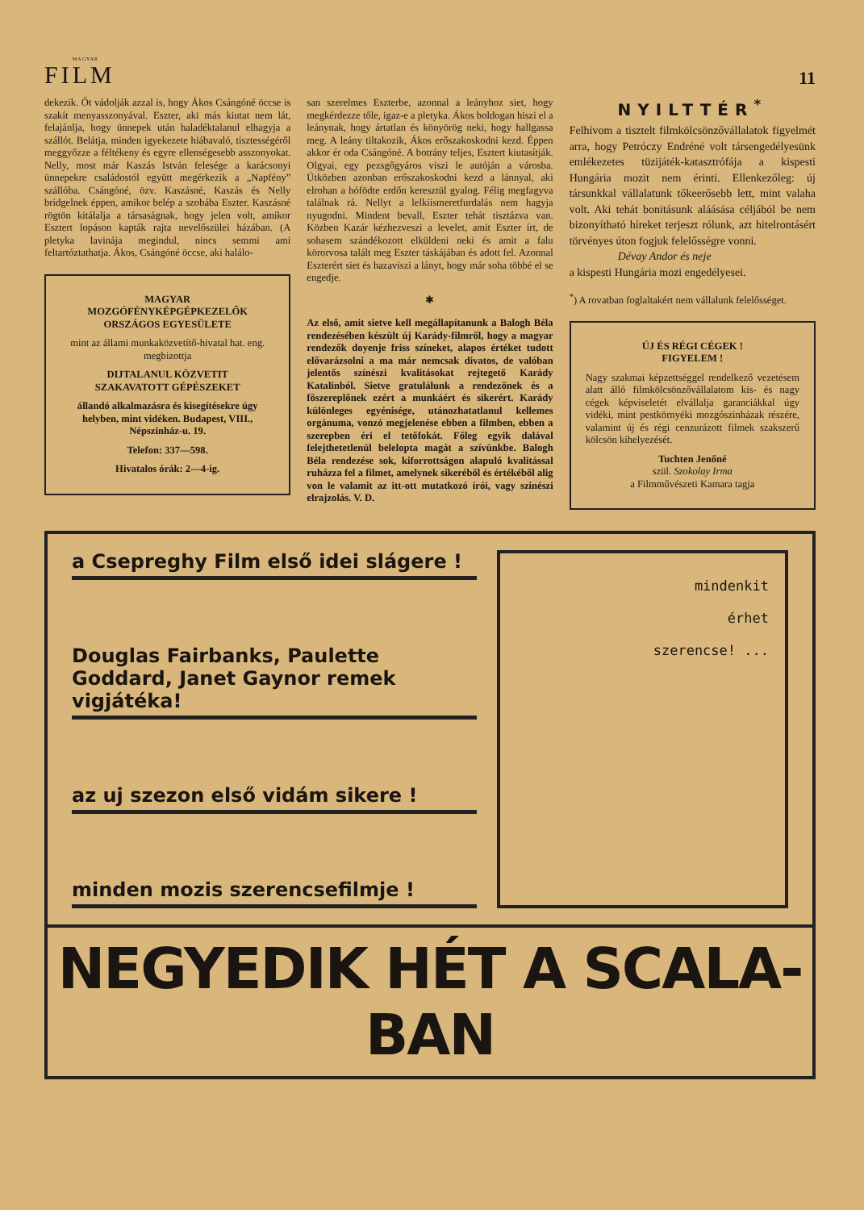MAGYAR
FILM
11
dekezik. Őt vádolják azzal is, hogy Ákos Csángóné öccse is szakít menyasszonyával. Eszter, aki más kiutat nem lát, felajánlja, hogy ünnepek után haladéktalanul elhagyja a szállót. Belátja, minden igyekezete hiábavaló, tisztességéről meggyőzze a féltékeny és egyre ellenségesebb asszonyokat. Nelly, most már Kaszás István felesége a karácsonyi ünnepekre családostól együtt megérkezik a „Napfény” szállóba. Csángóné, özv. Kaszásné, Kaszás és Nelly bridgelnek éppen, amikor belép a szobába Eszter. Kaszásné rögtön kitálalja a társaságnak, hogy jelen volt, amikor Esztert lopáson kapták rajta nevelőszülei házában. (A pletyka lavinája megindul, nincs semmi ami feltartóztathatja. Ákos, Csángóné öccse, aki halálo-
MAGYAR
MOZGÓFÉNYKÉPGÉPKEZELŐK
ORSZÁGOS EGYESÜLETE
mint az állami munkaközvetítő-hivatal hat. eng. megbizottja
DIJTALANUL KÖZVETIT
SZAKAVATOTT GÉPÉSZEKET
állandó alkalmazásra és kisegítésekre úgy helyben, mint vidéken. Budapest, VIII., Népszinház-u. 19.
Telefon: 337—598.
Hivatalos órák: 2—4-ig.
san szerelmes Eszterbe, azonnal a leányhoz siet, hogy megkérdezze tőle, igaz-e a pletyka. Ákos boldogan hiszi el a leánynak, hogy ártatlan és könyörög neki, hogy hallgassa meg. A leány tiltakozik, Ákos erőszakoskodni kezd. Éppen akkor ér oda Csángóné. A botrány teljes, Esztert kiutasítják. Olgyai, egy pezsgőgyáros viszi le autóján a városba. Útközben azonban erőszakoskodni kezd a lánnyal, aki elrohan a hófödte erdőn keresztül gyalog. Félig megfagyva találnak rá. Nellyt a lelkiismeretfurdalás nem hagyja nyugodni. Mindent bevall, Eszter tehát tisztázva van. Közben Kazár kézhezveszi a levelet, amit Eszter írt, de sohasem szándékozott elküldeni neki és amit a falu körorvosa talált meg Eszter táskájában és adott fel. Azonnal Eszterért siet és hazaviszi a lányt, hogy már soha többé el se engedje.
✱
Az első, amit sietve kell megállapítanunk a Balogh Béla rendezésében készült új Karády-filmről, hogy a magyar rendezők doyenje friss színeket, alapos értéket tudott elővarázsolni a ma már nemcsak divatos, de valóban jelentős színészi kvalitásokat rejtegető Karády Katalinból. Sietve gratulálunk a rendezőnek és a főszereplőnek ezért a munkáért és sikerért. Karády különleges egyénisége, utánozhatatlanul kellemes orgánuma, vonzó megjelenése ebben a filmben, ebben a szerepben éri el tetőfokát. Főleg egyik dalával felejthetetlenül belelopta magát a szívünkbe. Balogh Béla rendezése sok, kiforrottságon alapuló kvalitással ruházza fel a filmet, amelynek sikeréből és értékéből alig von le valamit az itt-ott mutatkozó írói, vagy szinészi elrajzolás. V. D.
NYILTTÉR<sup>*</sup>
Felhívom a tisztelt filmkölcsönzővállalatok figyelmét arra, hogy Petróczy Endréné volt társengedélyesünk emlékezetes tüzijáték-katasztrófája a kispesti Hungária mozit nem érinti. Ellenkezőleg: új társunkkal vállalatunk tőkeerősebb lett, mint valaha volt. Aki tehát bonitásunk aláásása céljából be nem bizonyítható híreket terjeszt rólunk, azt hitelrontásért törvényes úton fogjuk felelősségre vonni.
Dévay Andor és neje
a kispesti Hungária mozi engedélyesei.
<sup>*</sup>) A rovatban foglaltakért nem vállalunk felelősséget.
ÚJ ÉS RÉGI CÉGEK !
FIGYELEM !
Nagy szakmai képzettséggel rendelkező vezetésem alatt álló filmkölcsönzővállalatom kis- és nagy cégek képviseletét elvállalja garanciákkal úgy vidéki, mint pestkörnyéki mozgószinházak részére, valamint új és régi cenzurázott filmek szakszerű kölcsön kihelyezését.
Tuchten Jenőné
szül. Szokolay Irma
a Filmművészeti Kamara tagja
a Csepreghy Film első idei slágere !
Douglas Fairbanks, Paulette Goddard, Janet Gaynor remek vigjátéka!
az uj szezon első vidám sikere !
minden mozis szerencsefilmje !
mindenkit
érhet
szerencse! ...
NEGYEDIK HÉT A SCALA-BAN